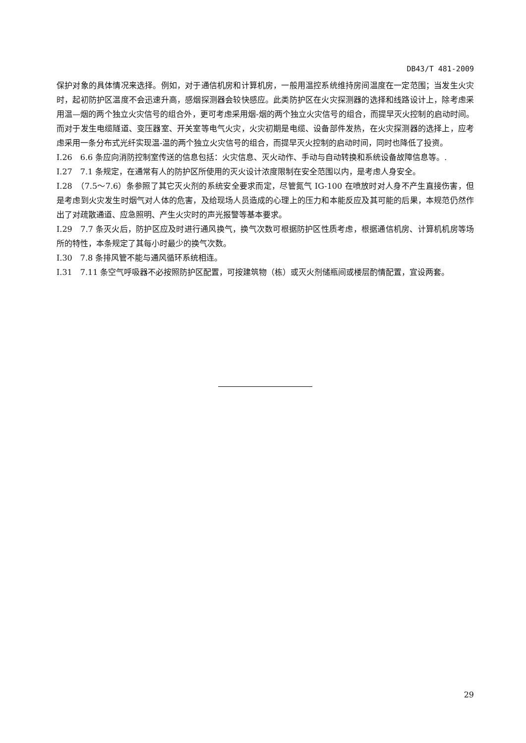DB43/T 481-2009
保护对象的具体情况来选择。例如，对于通信机房和计算机房，一般用温控系统维持房间温度在一定范围；当发生火灾时，起初防护区温度不会迅速升高，感烟探测器会较快感应。此类防护区在火灾探测器的选择和线路设计上，除考虑采用温—烟的两个独立火灾信号的组合外，更可考虑采用烟-烟的两个独立火灾信号的组合，而提早灭火控制的启动时间。而对于发生电缆隧道、变压器室、开关室等电气火灾，火灾初期是电缆、设备部件发热，在火灾探测器的选择上，应考虑采用一条分布式光纤实现温-温的两个独立火灾信号的组合，而提早灭火控制的启动时间，同时也降低了投资。
I.26　6.6 条应向消防控制室传送的信息包括：火灾信息、灭火动作、手动与自动转换和系统设备故障信息等。.
I.27　7.1 条规定，在通常有人的防护区所使用的灭火设计浓度限制在安全范围以内，是考虑人身安全。
I.28　（7.5～7.6）条参照了其它灭火剂的系统安全要求而定，尽管氮气 IG-100 在喷放时对人身不产生直接伤害，但是考虑到火灾发生时烟气对人体的危害，及给现场人员造成的心理上的压力和本能反应及其可能的后果，本规范仍然作出了对疏散通道、应急照明、产生火灾时的声光报警等基本要求。
I.29　7.7 条灭火后，防护区应及时进行通风换气，换气次数可根据防护区性质考虑，根据通信机房、计算机机房等场所的特性，本条规定了其每小时最少的换气次数。
I.30　7.8 条排风管不能与通风循环系统相连。
I.31　7.11 条空气呼吸器不必按照防护区配置，可按建筑物（栋）或灭火剂储瓶间或楼层酌情配置，宜设两套。
29